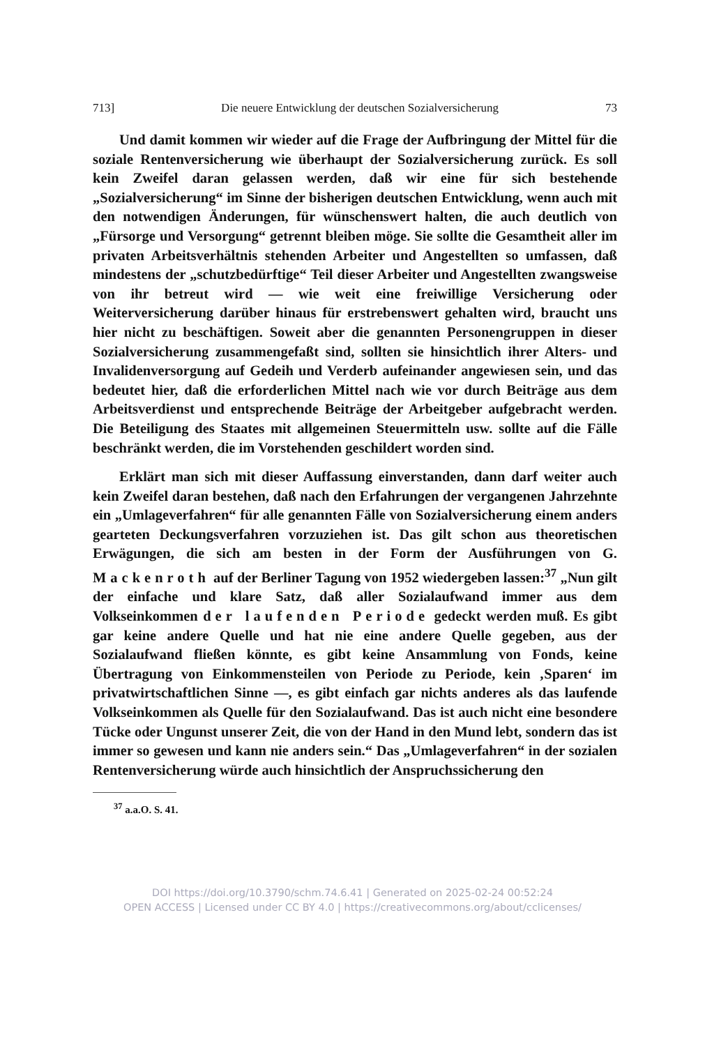713] Die neuere Entwicklung der deutschen Sozialversicherung 73
Und damit kommen wir wieder auf die Frage der Aufbringung der Mittel für die soziale Rentenversicherung wie überhaupt der Sozialversicherung zurück. Es soll kein Zweifel daran gelassen werden, daß wir eine für sich bestehende „Sozialversicherung“ im Sinne der bisherigen deutschen Entwicklung, wenn auch mit den notwendigen Änderungen, für wünschenswert halten, die auch deutlich von „Fürsorge und Versorgung“ getrennt bleiben möge. Sie sollte die Gesamtheit aller im privaten Arbeitsverhältnis stehenden Arbeiter und Angestellten so umfassen, daß mindestens der „schutzbedürftige“ Teil dieser Arbeiter und Angestellten zwangsweise von ihr betreut wird — wie weit eine freiwillige Versicherung oder Weiterversicherung darüber hinaus für erstrebenswert gehalten wird, braucht uns hier nicht zu beschäftigen. Soweit aber die genannten Personengruppen in dieser Sozialversicherung zusammengefaßt sind, sollten sie hinsichtlich ihrer Alters- und Invalidenversorgung auf Gedeih und Verderb aufeinander angewiesen sein, und das bedeutet hier, daß die erforderlichen Mittel nach wie vor durch Beiträge aus dem Arbeitsverdienst und entsprechende Beiträge der Arbeitgeber aufgebracht werden. Die Beteiligung des Staates mit allgemeinen Steuermitteln usw. sollte auf die Fälle beschränkt werden, die im Vorstehenden geschildert worden sind.
Erklärt man sich mit dieser Auffassung einverstanden, dann darf weiter auch kein Zweifel daran bestehen, daß nach den Erfahrungen der vergangenen Jahrzehnte ein „Umlageverfahren“ für alle genannten Fälle von Sozialversicherung einem anders gearteten Deckungsverfahren vorzuziehen ist. Das gilt schon aus theoretischen Erwägungen, die sich am besten in der Form der Ausführungen von G. Mackenroth auf der Berliner Tagung von 1952 wiedergeben lassen:<sup>37</sup> „Nun gilt der einfache und klare Satz, daß aller Sozialaufwand immer aus dem Volkseinkommen der laufenden Periode gedeckt werden muß. Es gibt gar keine andere Quelle und hat nie eine andere Quelle gegeben, aus der Sozialaufwand fließen könnte, es gibt keine Ansammlung von Fonds, keine Übertragung von Einkommensteilen von Periode zu Periode, kein ‚Sparen‘ im privatwirtschaftlichen Sinne —, es gibt einfach gar nichts anderes als das laufende Volkseinkommen als Quelle für den Sozialaufwand. Das ist auch nicht eine besondere Tücke oder Ungunst unserer Zeit, die von der Hand in den Mund lebt, sondern das ist immer so gewesen und kann nie anders sein.“ Das „Umlageverfahren“ in der sozialen Rentenversicherung würde auch hinsichtlich der Anspruchssicherung den
<sup>37</sup> a.a.O. S. 41.
DOI https://doi.org/10.3790/schm.74.6.41 | Generated on 2025-02-24 00:52:24
OPEN ACCESS | Licensed under CC BY 4.0 | https://creativecommons.org/about/cclicenses/